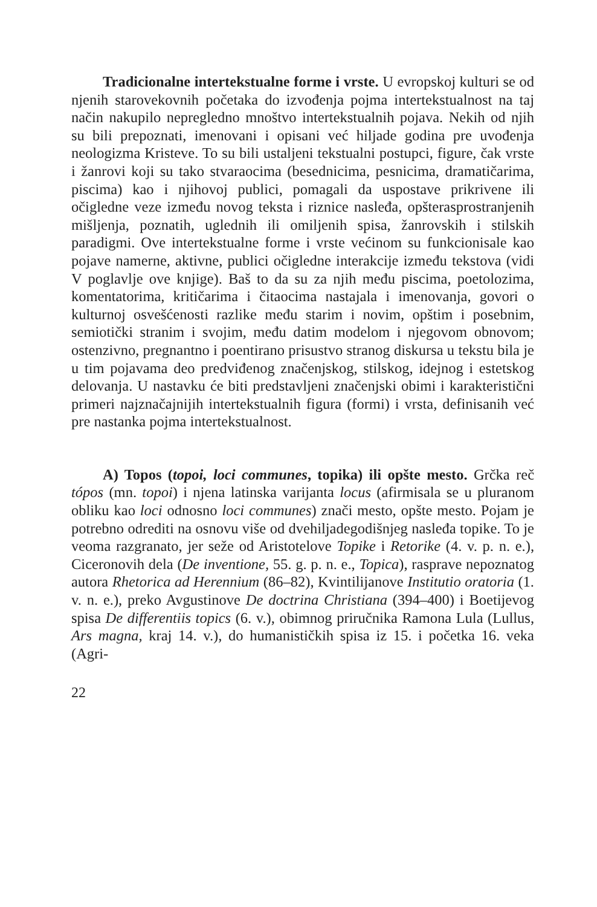Tradicionalne intertekstualne forme i vrste. U evropskoj kulturi se od njenih starovekovnih početaka do izvođenja pojma intertekstualnost na taj način nakupilo nepregledno mnoštvo intertekstualnih pojava. Nekih od njih su bili prepoznati, imenovani i opisani već hiljade godina pre uvođenja neologizma Kristeve. To su bili ustaljeni tekstualni postupci, figure, čak vrste i žanrovi koji su tako stvaraocima (besednicima, pesnicima, dramatičarima, piscima) kao i njihovoj publici, pomagali da uspostave prikrivene ili očigledne veze između novog teksta i riznice nasleđa, opšterasprostranjenih mišljenja, poznatih, uglednih ili omiljenih spisa, žanrovskih i stilskih paradigmi. Ove intertekstualne forme i vrste većinom su funkcionisale kao pojave namerne, aktivne, publici očigledne interakcije između tekstova (vidi V poglavlje ove knjige). Baš to da su za njih među piscima, poetolozima, komentatorima, kritičarima i čitaocima nastajala i imenovanja, govori o kulturnoj osvešćenosti razlike među starim i novim, opštim i posebnim, semiotički stranim i svojim, među datim modelom i njegovom obnovom; ostenzivno, pregnantno i poentirano prisustvo stranog diskursa u tekstu bila je u tim pojavama deo predviđenog značenjskog, stilskog, idejnog i estetskog delovanja. U nastavku će biti predstavljeni značenjski obimi i karakteristični primeri najznačajnijih intertekstualnih figura (formi) i vrsta, definisanih već pre nastanka pojma intertekstualnost.
A) Topos (topoi, loci communes, topika) ili opšte mesto. Grčka reč tópos (mn. topoi) i njena latinska varijanta locus (afirmisala se u pluranom obliku kao loci odnosno loci communes) znači mesto, opšte mesto. Pojam je potrebno odrediti na osnovu više od dvehiljadegodišnjeg nasleđa topike. To je veoma razgranato, jer seže od Aristotelove Topike i Retorike (4. v. p. n. e.), Ciceronovih dela (De inventione, 55. g. p. n. e., Topica), rasprave nepoznatog autora Rhetorica ad Herennium (86–82), Kvintilijanove Institutio oratoria (1. v. n. e.), preko Avgustinove De doctrina Christiana (394–400) i Boetijevog spisa De differentiis topics (6. v.), obimnog priručnika Ramona Lula (Lullus, Ars magna, kraj 14. v.), do humanističkih spisa iz 15. i početka 16. veka (Agri-
22